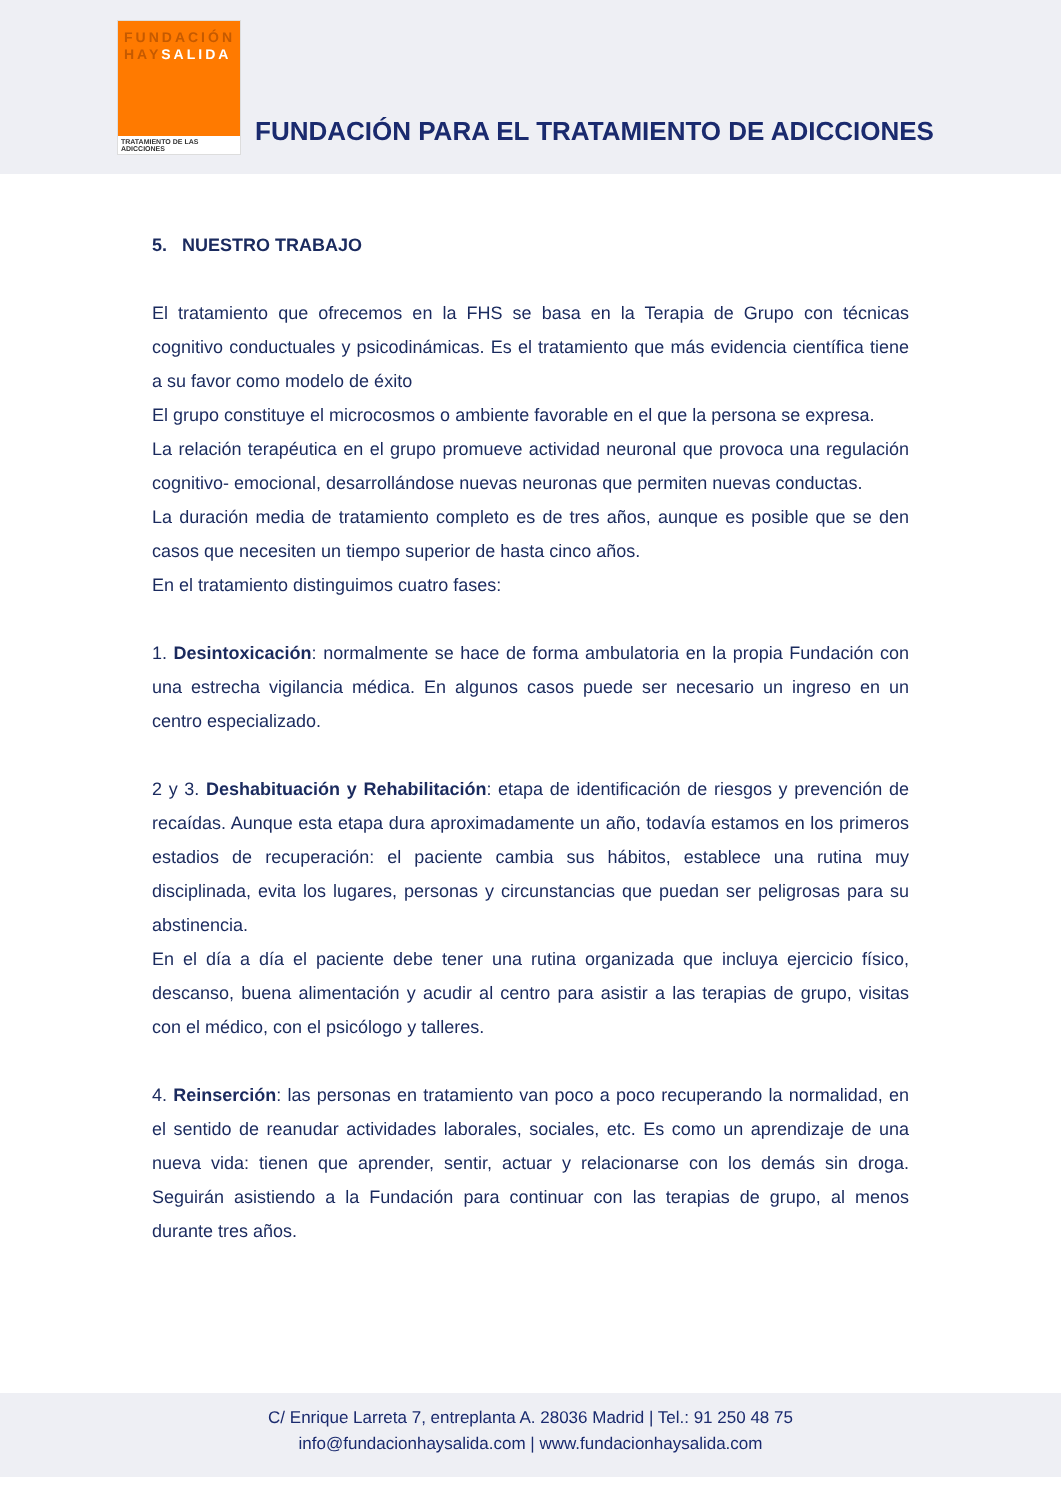FUNDACIÓN
HAYSALIDA
TRATAMIENTO DE LAS ADICCIONES
FUNDACIÓN PARA EL TRATAMIENTO DE ADICCIONES
5. NUESTRO TRABAJO
El tratamiento que ofrecemos en la FHS se basa en la Terapia de Grupo con técnicas cognitivo conductuales y psicodinámicas. Es el tratamiento que más evidencia científica tiene a su favor como modelo de éxito
El grupo constituye el microcosmos o ambiente favorable en el que la persona se expresa.
La relación terapéutica en el grupo promueve actividad neuronal que provoca una regulación cognitivo- emocional, desarrollándose nuevas neuronas que permiten nuevas conductas.
La duración media de tratamiento completo es de tres años, aunque es posible que se den casos que necesiten un tiempo superior de hasta cinco años.
En el tratamiento distinguimos cuatro fases:
1. Desintoxicación: normalmente se hace de forma ambulatoria en la propia Fundación con una estrecha vigilancia médica. En algunos casos puede ser necesario un ingreso en un centro especializado.
2 y 3. Deshabituación y Rehabilitación: etapa de identificación de riesgos y prevención de recaídas. Aunque esta etapa dura aproximadamente un año, todavía estamos en los primeros estadios de recuperación: el paciente cambia sus hábitos, establece una rutina muy disciplinada, evita los lugares, personas y circunstancias que puedan ser peligrosas para su abstinencia.
En el día a día el paciente debe tener una rutina organizada que incluya ejercicio físico, descanso, buena alimentación y acudir al centro para asistir a las terapias de grupo, visitas con el médico, con el psicólogo y talleres.
4. Reinserción: las personas en tratamiento van poco a poco recuperando la normalidad, en el sentido de reanudar actividades laborales, sociales, etc. Es como un aprendizaje de una nueva vida: tienen que aprender, sentir, actuar y relacionarse con los demás sin droga. Seguirán asistiendo a la Fundación para continuar con las terapias de grupo, al menos durante tres años.
C/ Enrique Larreta 7, entreplanta A. 28036 Madrid | Tel.: 91 250 48 75
info@fundacionhaysalida.com | www.fundacionhaysalida.com